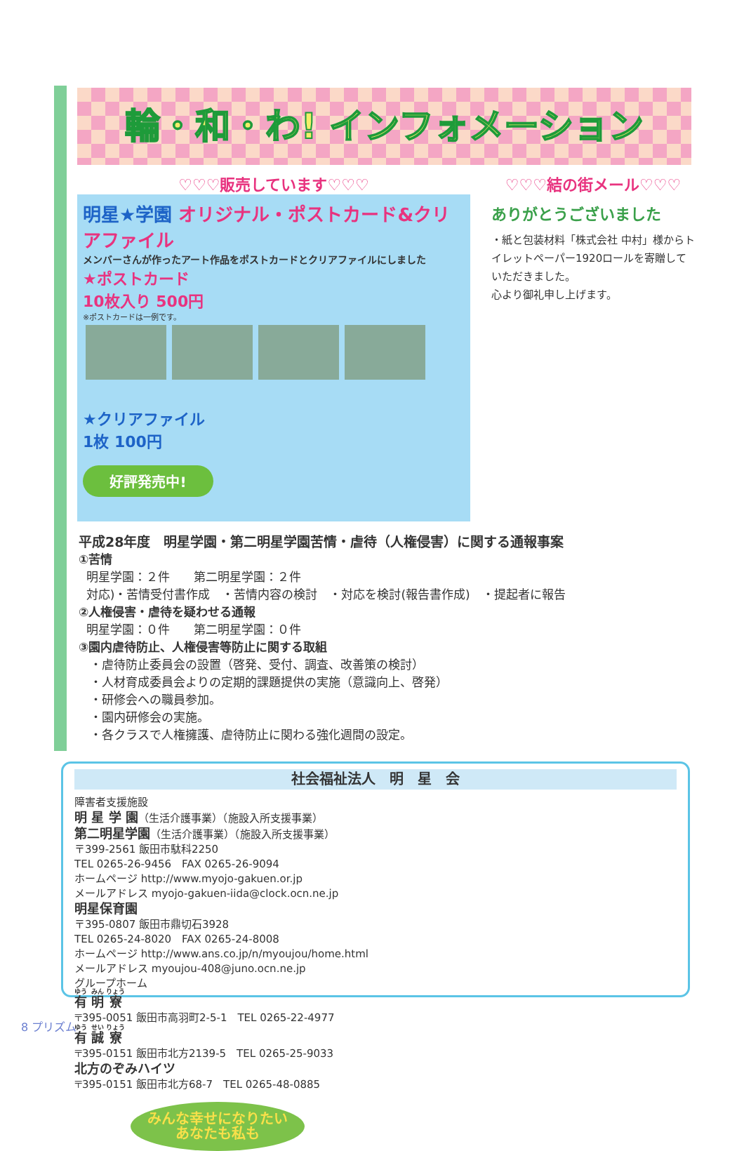輪・和・わ! インフォメーション
♡♡♡販売しています♡♡♡
明星★学園 オリジナル・ポストカード&クリアファイル
メンバーさんが作ったアート作品をポストカードとクリアファイルにしました
★ポストカード
10枚入り 500円
※ポストカードは一例です。
★クリアファイル
1枚 100円
好評発売中!
♡♡♡結の街メール♡♡♡
ありがとうございました
・紙と包装材料「株式会社 中村」様からトイレットペーパー1920ロールを寄贈していただきました。
心より御礼申し上げます。
平成28年度　明星学園・第二明星学園苦情・虐待（人権侵害）に関する通報事案
①苦情
明星学園：２件　　第二明星学園：２件
対応)・苦情受付書作成　・苦情内容の検討　・対応を検討(報告書作成)　・提起者に報告
②人権侵害・虐待を疑わせる通報
明星学園：０件　　第二明星学園：０件
③園内虐待防止、人権侵害等防止に関する取組
・虐待防止委員会の設置（啓発、受付、調査、改善策の検討）
・人材育成委員会よりの定期的課題提供の実施（意識向上、啓発）
・研修会への職員参加。
・園内研修会の実施。
・各クラスで人権擁護、虐待防止に関わる強化週間の設定。
社会福祉法人　明　星　会
障害者支援施設
明 星 学 園（生活介護事業）（施設入所支援事業）
第二明星学園（生活介護事業）（施設入所支援事業）
〒399-2561 飯田市駄科2250
TEL 0265-26-9456　FAX 0265-26-9094
ホームページ http://www.myojo-gakuen.or.jp
メールアドレス myojo-gakuen-iida@clock.ocn.ne.jp
明星保育園
〒395-0807 飯田市鼎切石3928
TEL 0265-24-8020　FAX 0265-24-8008
ホームページ http://www.ans.co.jp/n/myoujou/home.html
メールアドレス myoujou-408@juno.ocn.ne.jp
グループホーム
有 明 寮
〒395-0051 飯田市高羽町2-5-1　TEL 0265-22-4977
有 誠 寮
〒395-0151 飯田市北方2139-5　TEL 0265-25-9033
北方のぞみハイツ
〒395-0151 飯田市北方68-7　TEL 0265-48-0885
みんな幸せになりたい
あなたも私も
8 プリズム